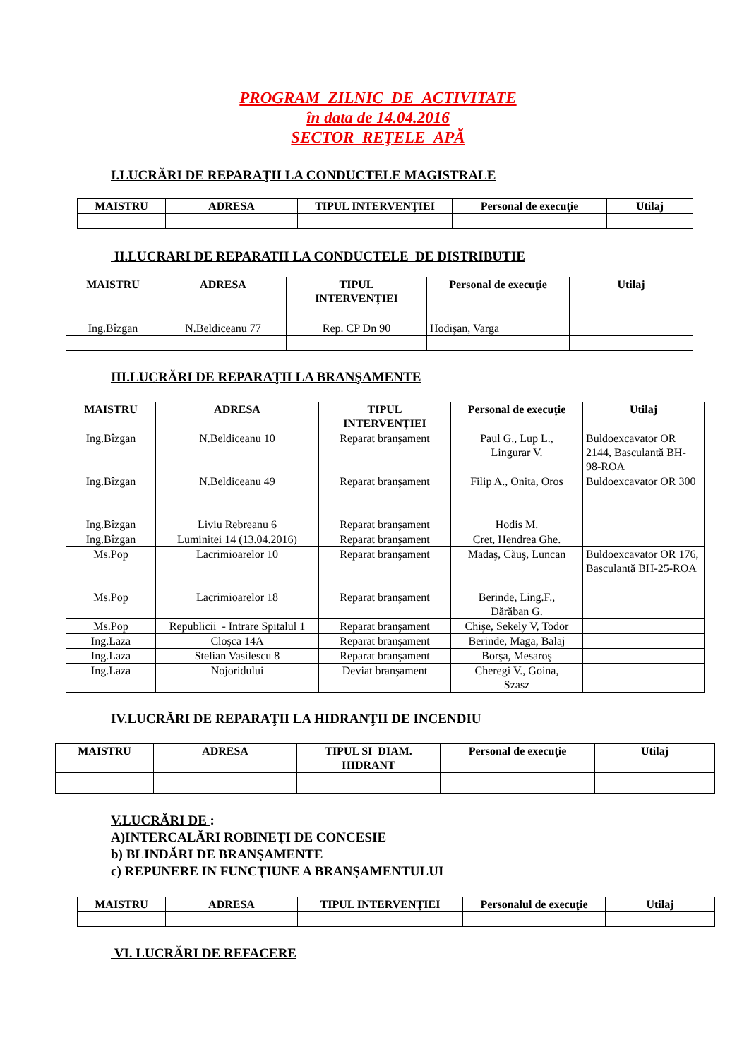PROGRAM ZILNIC DE ACTIVITATE
în data de 14.04.2016
SECTOR REŢELE APĂ
I.LUCRĂRI DE REPARAŢII LA CONDUCTELE MAGISTRALE
| MAISTRU | ADRESA | TIPUL INTERVENŢIEI | Personal de execuţie | Utilaj |
| --- | --- | --- | --- | --- |
II.LUCRARI DE REPARATII LA CONDUCTELE DE DISTRIBUTIE
| MAISTRU | ADRESA | TIPUL INTERVENŢIEI | Personal de execuţie | Utilaj |
| --- | --- | --- | --- | --- |
| Ing.Bîzgan | N.Beldiceanu 77 | Rep. CP Dn 90 | Hodişan, Varga | |
III.LUCRĂRI DE REPARAŢII LA BRANŞAMENTE
| MAISTRU | ADRESA | TIPUL INTERVENŢIEI | Personal de execuţie | Utilaj |
| --- | --- | --- | --- | --- |
| Ing.Bîzgan | N.Beldiceanu 10 | Reparat branşament | Paul G., Lup L., Lingurar V. | Buldoexcavator OR 2144, Basculantă BH-98-ROA |
| Ing.Bîzgan | N.Beldiceanu 49 | Reparat branşament | Filip A., Onita, Oros | Buldoexcavator OR 300 |
| Ing.Bîzgan | Liviu Rebreanu 6 | Reparat branşament | Hodis M. | |
| Ing.Bîzgan | Luminitei 14 (13.04.2016) | Reparat branşament | Cret, Hendrea Ghe. | |
| Ms.Pop | Lacrimioarelor 10 | Reparat branşament | Madaş, Căuş, Luncan | Buldoexcavator OR 176, Basculantă BH-25-ROA |
| Ms.Pop | Lacrimioarelor 18 | Reparat branşament | Berinde, Ling.F., Dărăban G. | |
| Ms.Pop | Republicii - Intrare Spitalul 1 | Reparat branşament | Chişe, Sekely V, Todor | |
| Ing.Laza | Cloşca 14A | Reparat branşament | Berinde, Maga, Balaj | |
| Ing.Laza | Stelian Vasilescu 8 | Reparat branşament | Borşa, Mesaroş | |
| Ing.Laza | Nojoridului | Deviat branşament | Cheregi V., Goina, Szasz | |
IV.LUCRĂRI DE REPARAŢII LA HIDRANŢII DE INCENDIU
| MAISTRU | ADRESA | TIPUL SI DIAM. HIDRANT | Personal de execuţie | Utilaj |
| --- | --- | --- | --- | --- |
V.LUCRĂRI DE :
A)INTERCALĂRI ROBINEŢI DE CONCESIE
b) BLINDĂRI DE BRANŞAMENTE
c) REPUNERE IN FUNCŢIUNE A BRANŞAMENTULUI
| MAISTRU | ADRESA | TIPUL INTERVENŢIEI | Personalul de execuţie | Utilaj |
| --- | --- | --- | --- | --- |
VI. LUCRĂRI DE REFACERE